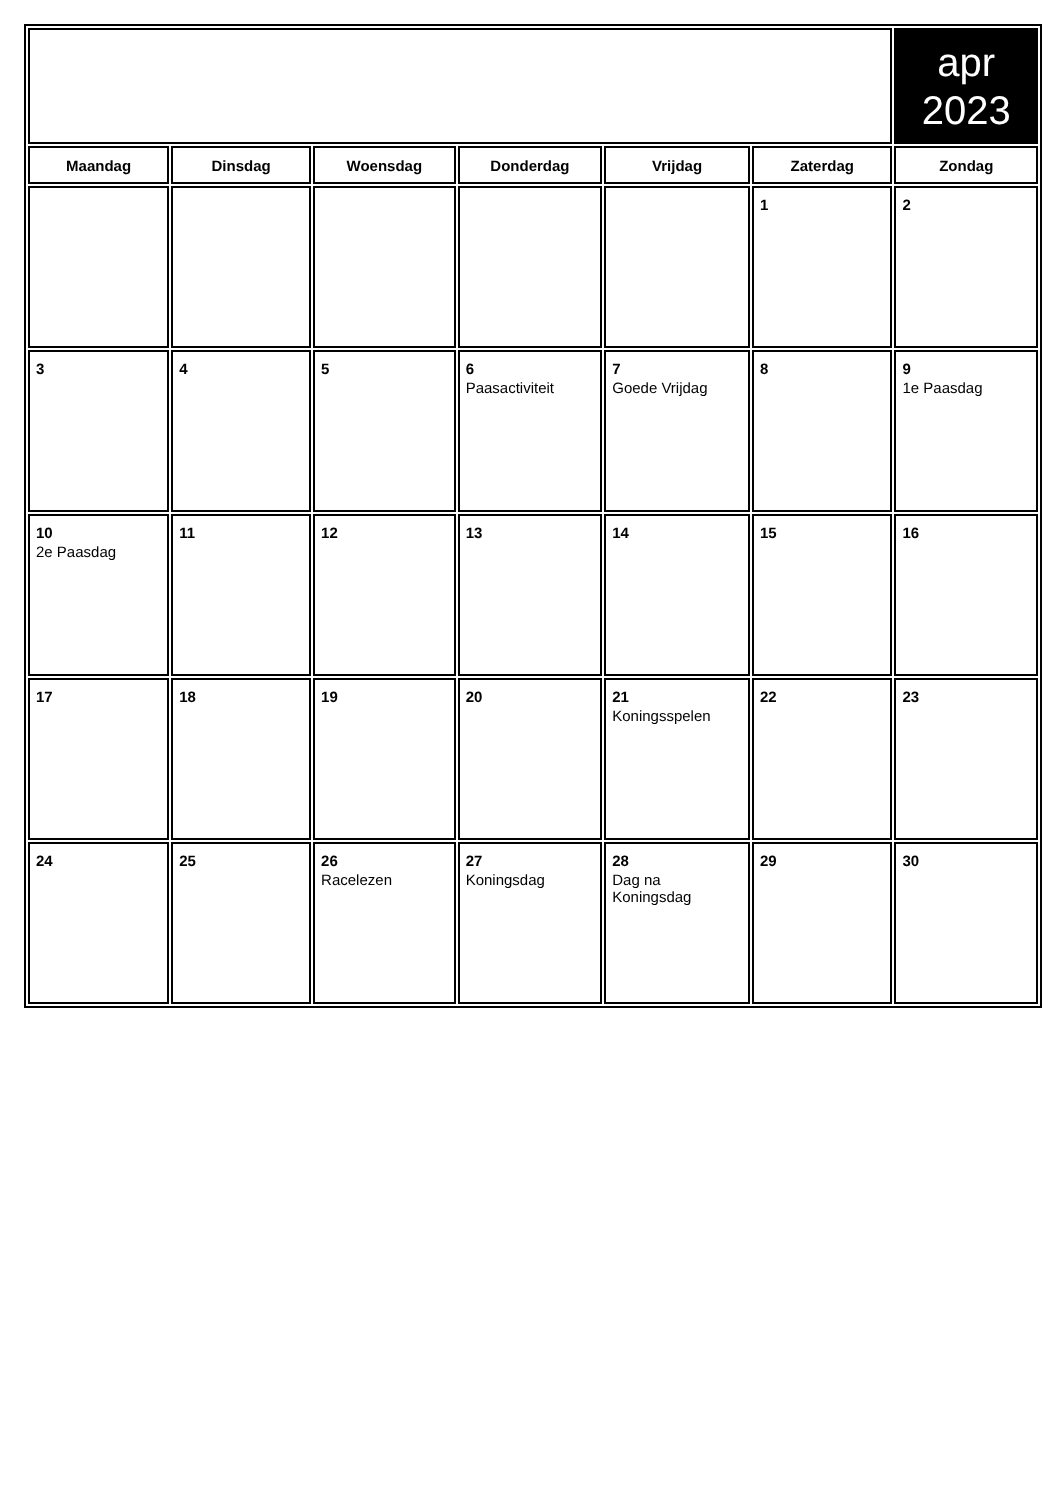| | | | | | | apr 2023 |
| Maandag | Dinsdag | Woensdag | Donderdag | Vrijdag | Zaterdag | Zondag |
| | | | | | 1 | 2 |
| 3 | 4 | 5 | 6 Paasactiviteit | 7 Goede Vrijdag | 8 | 9 1e Paasdag |
| 10 2e Paasdag | 11 | 12 | 13 | 14 | 15 | 16 |
| 17 | 18 | 19 | 20 | 21 Koningsspelen | 22 | 23 |
| 24 | 25 | 26 Racelezen | 27 Koningsdag | 28 Dag na Koningsdag | 29 | 30 |